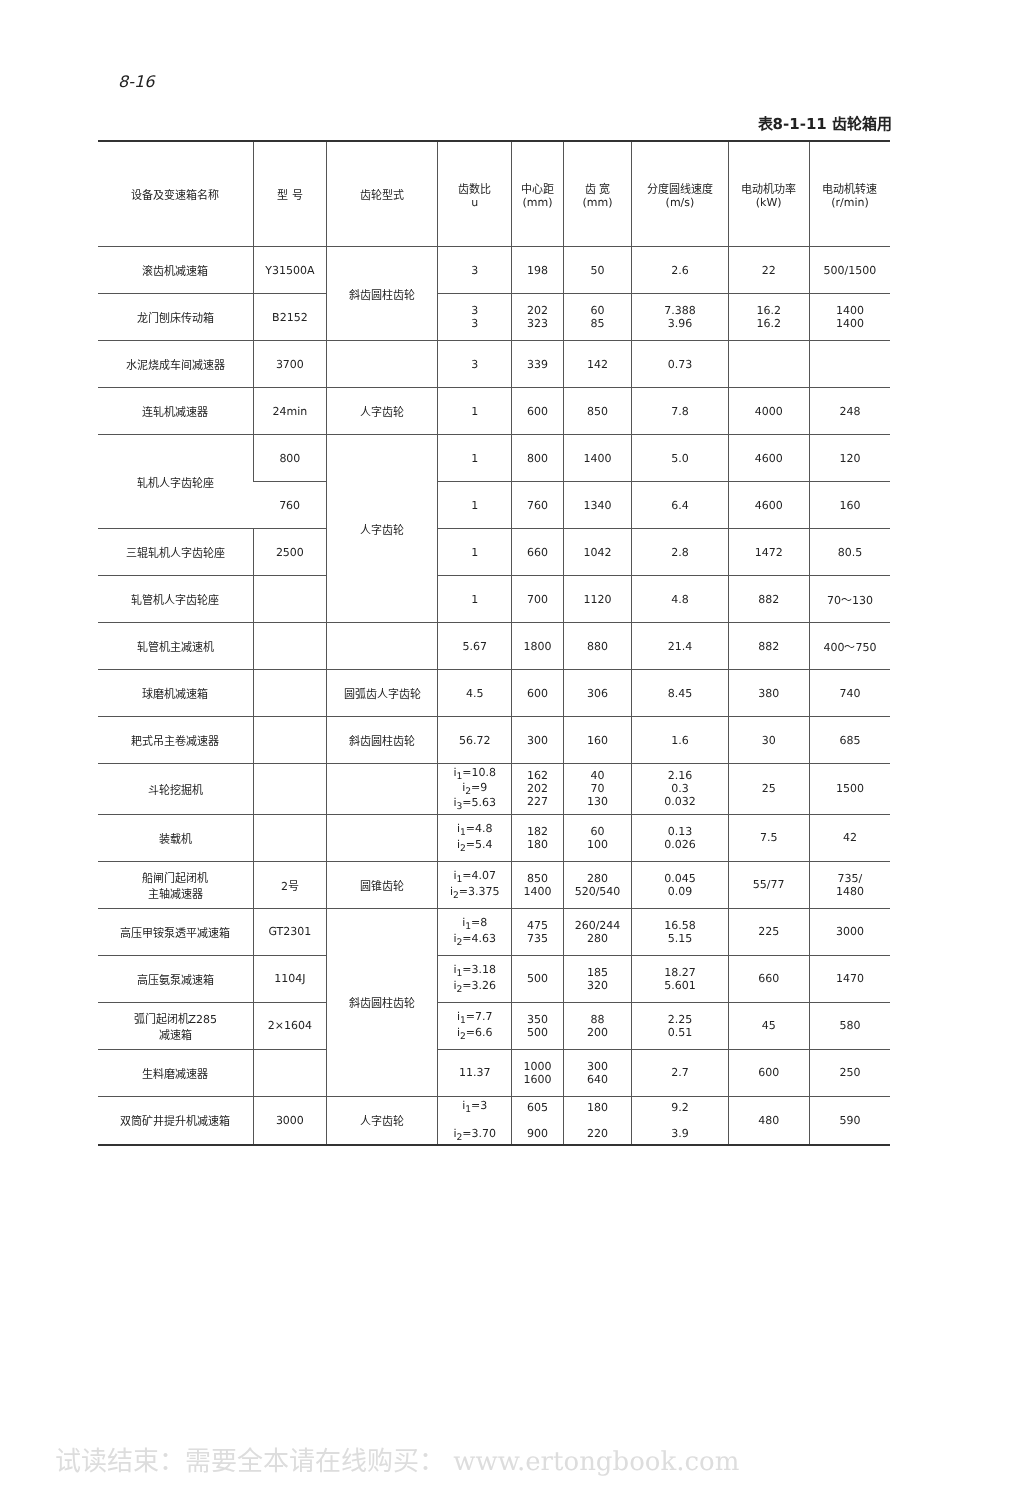8-16
表8-1-11 齿轮箱用
| 设备及变速箱名称 | 型 号 | 齿轮型式 | 齿数比 u | 中心距 (mm) | 齿 宽 (mm) | 分度圆线速度 (m/s) | 电动机功率 (kW) | 电动机转速 (r/min) |
| --- | --- | --- | --- | --- | --- | --- | --- | --- |
| 滚齿机减速箱 | Y31500A | 斜齿圆柱齿轮 | 3 | 198 | 50 | 2.6 | 22 | 500/1500 |
| 龙门刨床传动箱 | B2152 | | 3 3 | 202 323 | 60 85 | 7.388 3.96 | 16.2 16.2 | 1400 1400 |
| 水泥烧成车间减速器 | 3700 | | 3 | 339 | 142 | 0.73 | | |
| 连轧机减速器 | 24min | 人字齿轮 | 1 | 600 | 850 | 7.8 | 4000 | 248 |
| 轧机人字齿轮座 | 800 | 人字齿轮 | 1 | 800 | 1400 | 5.0 | 4600 | 120 |
| | 760 | | 1 | 760 | 1340 | 6.4 | 4600 | 160 |
| 三辊轧机人字齿轮座 | 2500 | | 1 | 660 | 1042 | 2.8 | 1472 | 80.5 |
| 轧管机人字齿轮座 | | | 1 | 700 | 1120 | 4.8 | 882 | 70～130 |
| 轧管机主减速机 | | | 5.67 | 1800 | 880 | 21.4 | 882 | 400～750 |
| 球磨机减速箱 | | 圆弧齿人字齿轮 | 4.5 | 600 | 306 | 8.45 | 380 | 740 |
| 耙式吊主卷减速器 | | 斜齿圆柱齿轮 | 56.72 | 300 | 160 | 1.6 | 30 | 685 |
| 斗轮挖掘机 | | | i<sub>1</sub>=10.8 i<sub>2</sub>=9 i<sub>3</sub>=5.63 | 162 202 227 | 40 70 130 | 2.16 0.3 0.032 | 25 | 1500 |
| 装载机 | | | i<sub>1</sub>=4.8 i<sub>2</sub>=5.4 | 182 180 | 60 100 | 0.13 0.026 | 7.5 | 42 |
| 船闸门起闭机 主轴减速器 | 2号 | 圆锥齿轮 | i<sub>1</sub>=4.07 i<sub>2</sub>=3.375 | 850 1400 | 280 520/540 | 0.045 0.09 | 55/77 | 735/ 1480 |
| 高压甲铵泵透平减速箱 | GT2301 | 斜齿圆柱齿轮 | i<sub>1</sub>=8 i<sub>2</sub>=4.63 | 475 735 | 260/244 280 | 16.58 5.15 | 225 | 3000 |
| 高压氨泵减速箱 | 1104J | | i<sub>1</sub>=3.18 i<sub>2</sub>=3.26 | 500 | 185 320 | 18.27 5.601 | 660 | 1470 |
| 弧门起闭机Z285 减速箱 | 2×1604 | | i<sub>1</sub>=7.7 i<sub>2</sub>=6.6 | 350 500 | 88 200 | 2.25 0.51 | 45 | 580 |
| 生料磨减速器 | | | 11.37 | 1000 1600 | 300 640 | 2.7 | 600 | 250 |
| 双筒矿井提升机减速箱 | 3000 | 人字齿轮 | i<sub>1</sub>=3 i<sub>2</sub>=3.70 | 605 900 | 180 220 | 9.2 3.9 | 480 | 590 |
试读结束：需要全本请在线购买： www.ertongbook.com